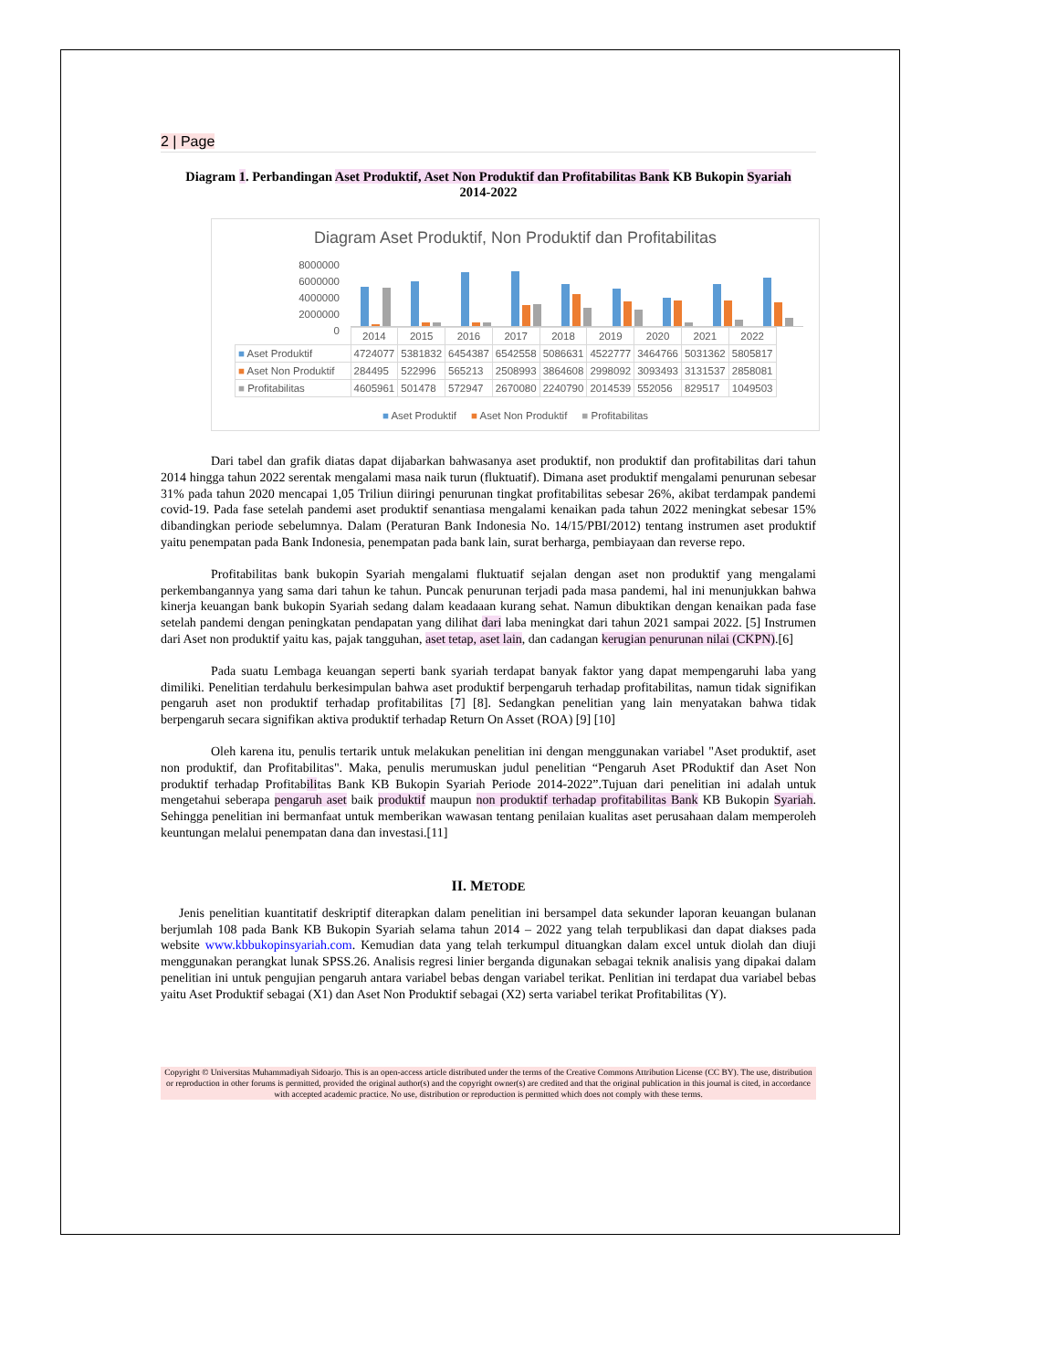2 | Page
Diagram 1. Perbandingan Aset Produktif, Aset Non Produktif dan Profitabilitas Bank KB Bukopin Syariah
2014-2022
Diagram Aset Produktif, Non Produktif dan Profitabilitas
8000000
6000000
4000000
2000000
0
| | 2014 | 2015 | 2016 | 2017 | 2018 | 2019 | 2020 | 2021 | 2022 |
| --- | --- | --- | --- | --- | --- | --- | --- | --- | --- |
| ■ Aset Produktif | 4724077 | 5381832 | 6454387 | 6542558 | 5086631 | 4522777 | 3464766 | 5031362 | 5805817 |
| ■ Aset Non Produktif | 284495 | 522996 | 565213 | 2508993 | 3864608 | 2998092 | 3093493 | 3131537 | 2858081 |
| ■ Profitabilitas | 4605961 | 501478 | 572947 | 2670080 | 2240790 | 2014539 | 552056 | 829517 | 1049503 |
■ Aset Produktif ■ Aset Non Produktif ■ Profitabilitas
Dari tabel dan grafik diatas dapat dijabarkan bahwasanya aset produktif, non produktif dan profitabilitas dari tahun 2014 hingga tahun 2022 serentak mengalami masa naik turun (fluktuatif). Dimana aset produktif mengalami penurunan sebesar 31% pada tahun 2020 mencapai 1,05 Triliun diiringi penurunan tingkat profitabilitas sebesar 26%, akibat terdampak pandemi covid-19. Pada fase setelah pandemi aset produktif senantiasa mengalami kenaikan pada tahun 2022 meningkat sebesar 15% dibandingkan periode sebelumnya. Dalam (Peraturan Bank Indonesia No. 14/15/PBI/2012) tentang instrumen aset produktif yaitu penempatan pada Bank Indonesia, penempatan pada bank lain, surat berharga, pembiayaan dan reverse repo.
Profitabilitas bank bukopin Syariah mengalami fluktuatif sejalan dengan aset non produktif yang mengalami perkembangannya yang sama dari tahun ke tahun. Puncak penurunan terjadi pada masa pandemi, hal ini menunjukkan bahwa kinerja keuangan bank bukopin Syariah sedang dalam keadaaan kurang sehat. Namun dibuktikan dengan kenaikan pada fase setelah pandemi dengan peningkatan pendapatan yang dilihat dari laba meningkat dari tahun 2021 sampai 2022. [5] Instrumen dari Aset non produktif yaitu kas, pajak tangguhan, aset tetap, aset lain, dan cadangan kerugian penurunan nilai (CKPN).[6]
Pada suatu Lembaga keuangan seperti bank syariah terdapat banyak faktor yang dapat mempengaruhi laba yang dimiliki. Penelitian terdahulu berkesimpulan bahwa aset produktif berpengaruh terhadap profitabilitas, namun tidak signifikan pengaruh aset non produktif terhadap profitabilitas [7] [8]. Sedangkan penelitian yang lain menyatakan bahwa tidak berpengaruh secara signifikan aktiva produktif terhadap Return On Asset (ROA) [9] [10]
Oleh karena itu, penulis tertarik untuk melakukan penelitian ini dengan menggunakan variabel "Aset produktif, aset non produktif, dan Profitabilitas". Maka, penulis merumuskan judul penelitian “Pengaruh Aset PRoduktif dan Aset Non produktif terhadap Profitabilitas Bank KB Bukopin Syariah Periode 2014-2022”.Tujuan dari penelitian ini adalah untuk mengetahui seberapa pengaruh aset baik produktif maupun non produktif terhadap profitabilitas Bank KB Bukopin Syariah. Sehingga penelitian ini bermanfaat untuk memberikan wawasan tentang penilaian kualitas aset perusahaan dalam memperoleh keuntungan melalui penempatan dana dan investasi.[11]
II. METODE
Jenis penelitian kuantitatif deskriptif diterapkan dalam penelitian ini bersampel data sekunder laporan keuangan bulanan berjumlah 108 pada Bank KB Bukopin Syariah selama tahun 2014 – 2022 yang telah terpublikasi dan dapat diakses pada website www.kbbukopinsyariah.com. Kemudian data yang telah terkumpul dituangkan dalam excel untuk diolah dan diuji menggunakan perangkat lunak SPSS.26. Analisis regresi linier berganda digunakan sebagai teknik analisis yang dipakai dalam penelitian ini untuk pengujian pengaruh antara variabel bebas dengan variabel terikat. Penlitian ini terdapat dua variabel bebas yaitu Aset Produktif sebagai (X1) dan Aset Non Produktif sebagai (X2) serta variabel terikat Profitabilitas (Y).
Copyright © Universitas Muhammadiyah Sidoarjo. This is an open-access article distributed under the terms of the Creative Commons Attribution License (CC BY). The use, distribution or reproduction in other forums is permitted, provided the original author(s) and the copyright owner(s) are credited and that the original publication in this journal is cited, in accordance with accepted academic practice. No use, distribution or reproduction is permitted which does not comply with these terms.